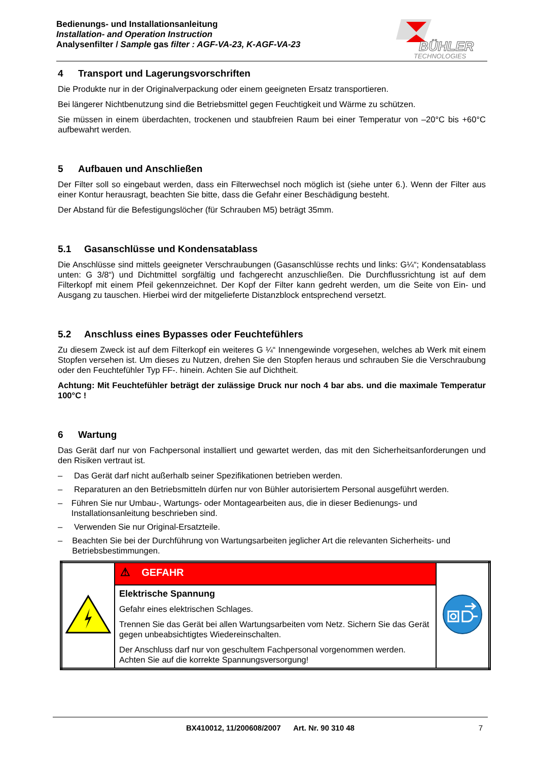Bedienungs- und Installationsanleitung
Installation- and Operation Instruction
Analysenfilter / Sample gas filter : AGF-VA-23, K-AGF-VA-23
BÜHLER
TECHNOLOGIES
4 Transport und Lagerungsvorschriften
Die Produkte nur in der Originalverpackung oder einem geeigneten Ersatz transportieren.
Bei längerer Nichtbenutzung sind die Betriebsmittel gegen Feuchtigkeit und Wärme zu schützen.
Sie müssen in einem überdachten, trockenen und staubfreien Raum bei einer Temperatur von –20°C bis +60°C aufbewahrt werden.
5 Aufbauen und Anschließen
Der Filter soll so eingebaut werden, dass ein Filterwechsel noch möglich ist (siehe unter 6.). Wenn der Filter aus einer Kontur herausragt, beachten Sie bitte, dass die Gefahr einer Beschädigung besteht.
Der Abstand für die Befestigungslöcher (für Schrauben M5) beträgt 35mm.
5.1 Gasanschlüsse und Kondensatablass
Die Anschlüsse sind mittels geeigneter Verschraubungen (Gasanschlüsse rechts und links: G¼“; Kondensatablass unten: G 3/8“) und Dichtmittel sorgfältig und fachgerecht anzuschließen. Die Durchfluss­richtung ist auf dem Filterkopf mit einem Pfeil gekennzeichnet. Der Kopf der Filter kann gedreht werden, um die Seite von Ein- und Ausgang zu tauschen. Hierbei wird der mitgelieferte Distanzblock entsprechend versetzt.
5.2 Anschluss eines Bypasses oder Feuchtefühlers
Zu diesem Zweck ist auf dem Filterkopf ein weiteres G ¼“ Innengewinde vorgesehen, welches ab Werk mit einem Stopfen versehen ist. Um dieses zu Nutzen, drehen Sie den Stopfen heraus und schrauben Sie die Verschraubung oder den Feuchtefühler Typ FF-. hinein. Achten Sie auf Dichtheit.
Achtung: Mit Feuchtefühler beträgt der zulässige Druck nur noch 4 bar abs. und die maximale Temperatur 100°C !
6 Wartung
Das Gerät darf nur von Fachpersonal installiert und gewartet werden, das mit den Sicherheitsanforderun­gen und den Risiken vertraut ist.
– Das Gerät darf nicht außerhalb seiner Spezifikationen betrieben werden.
– Reparaturen an den Betriebsmitteln dürfen nur von Bühler autorisiertem Personal ausgeführt werden.
– Führen Sie nur Umbau-, Wartungs- oder Montagearbeiten aus, die in dieser Bedienungs- und Installationsanleitung beschrieben sind.
– Verwenden Sie nur Original-Ersatzteile.
– Beachten Sie bei der Durchführung von Wartungsarbeiten jeglicher Art die relevanten Sicherheits- und Betriebsbestimmungen.
| | ⚠ GEFAHR | |
| | Elektrische Spannung Gefahr eines elektrischen Schlages. Trennen Sie das Gerät bei allen Wartungsarbeiten vom Netz. Sichern Sie das Gerät gegen unbeabsichtigtes Wiedereinschalten. Der Anschluss darf nur von geschultem Fachpersonal vorgenommen werden. Achten Sie auf die korrekte Spannungsversorgung! | |
BX410012, 11/200608/2007 Art. Nr. 90 310 48 7